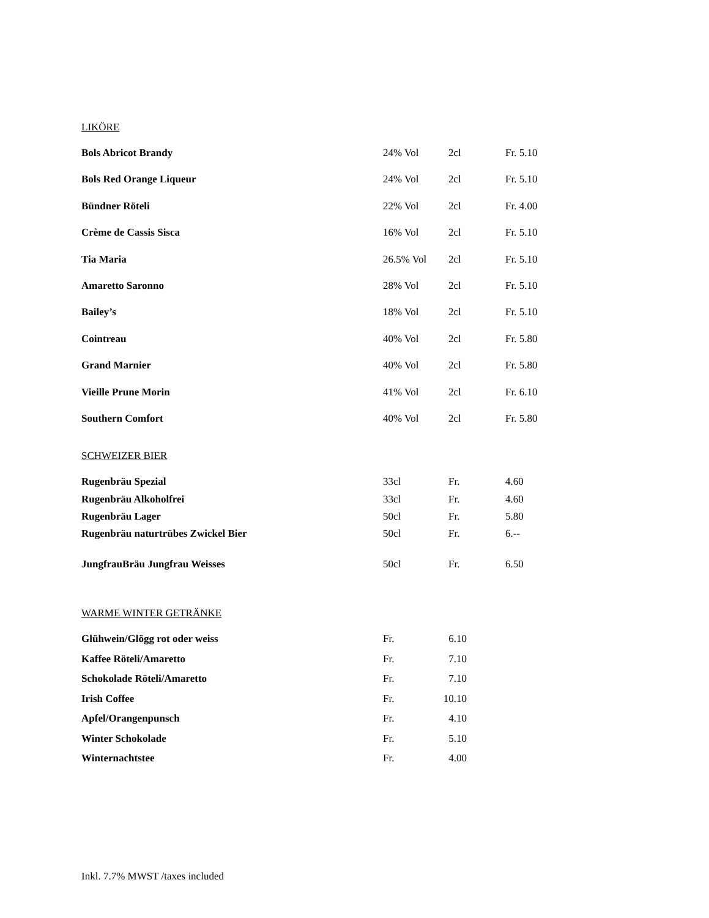LIKÖRE
| Bols Abricot Brandy | 24% Vol | 2cl | Fr. 5.10 |
| Bols Red Orange Liqueur | 24% Vol | 2cl | Fr. 5.10 |
| Bündner Röteli | 22% Vol | 2cl | Fr. 4.00 |
| Crème de Cassis Sisca | 16% Vol | 2cl | Fr. 5.10 |
| Tia Maria | 26.5% Vol | 2cl | Fr. 5.10 |
| Amaretto Saronno | 28% Vol | 2cl | Fr. 5.10 |
| Bailey’s | 18% Vol | 2cl | Fr. 5.10 |
| Cointreau | 40% Vol | 2cl | Fr. 5.80 |
| Grand Marnier | 40% Vol | 2cl | Fr. 5.80 |
| Vieille Prune Morin | 41% Vol | 2cl | Fr. 6.10 |
| Southern Comfort | 40% Vol | 2cl | Fr. 5.80 |
SCHWEIZER BIER
| Rugenbräu Spezial | 33cl | Fr. | 4.60 |
| Rugenbräu Alkoholfrei | 33cl | Fr. | 4.60 |
| Rugenbräu Lager | 50cl | Fr. | 5.80 |
| Rugenbräu naturtrübes Zwickel Bier | 50cl | Fr. | 6.-- |
| JungfrauBräu Jungfrau Weisses | 50cl | Fr. | 6.50 |
WARME WINTER GETRÄNKE
| Glühwein/Glögg rot oder weiss | Fr. | 6.10 |
| Kaffee Röteli/Amaretto | Fr. | 7.10 |
| Schokolade Röteli/Amaretto | Fr. | 7.10 |
| Irish Coffee | Fr. | 10.10 |
| Apfel/Orangenpunsch | Fr. | 4.10 |
| Winter Schokolade | Fr. | 5.10 |
| Winternachtstee | Fr. | 4.00 |
Inkl. 7.7% MWST /taxes included